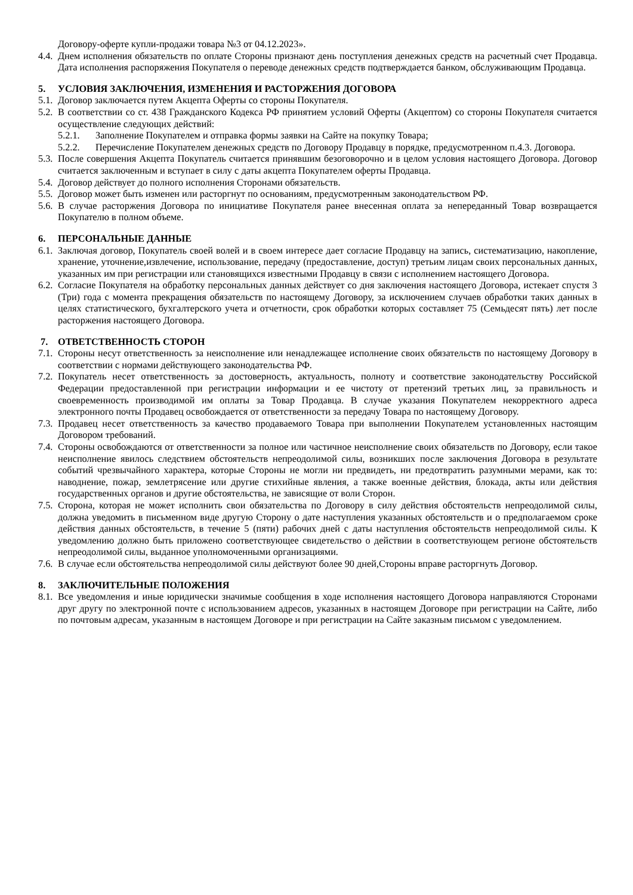Договору-оферте купли-продажи товара №3 от 04.12.2023».
4.4. Днем исполнения обязательств по оплате Стороны признают день поступления денежных средств на расчетный счет Продавца. Дата исполнения распоряжения Покупателя о переводе денежных средств подтверждается банком, обслуживающим Продавца.
5. УСЛОВИЯ ЗАКЛЮЧЕНИЯ, ИЗМЕНЕНИЯ И РАСТОРЖЕНИЯ ДОГОВОРА
5.1. Договор заключается путем Акцепта Оферты со стороны Покупателя.
5.2. В соответствии со ст. 438 Гражданского Кодекса РФ принятием условий Оферты (Акцептом) со стороны Покупателя считается осуществление следующих действий:
5.2.1. Заполнение Покупателем и отправка формы заявки на Сайте на покупку Товара;
5.2.2. Перечисление Покупателем денежных средств по Договору Продавцу в порядке, предусмотренном п.4.3. Договора.
5.3. После совершения Акцепта Покупатель считается принявшим безоговорочно и в целом условия настоящего Договора. Договор считается заключенным и вступает в силу с даты акцепта Покупателем оферты Продавца.
5.4. Договор действует до полного исполнения Сторонами обязательств.
5.5. Договор может быть изменен или расторгнут по основаниям, предусмотренным законодательством РФ.
5.6. В случае расторжения Договора по инициативе Покупателя ранее внесенная оплата за непереданный Товар возвращается Покупателю в полном объеме.
6. ПЕРСОНАЛЬНЫЕ ДАННЫЕ
6.1. Заключая договор, Покупатель своей волей и в своем интересе дает согласие Продавцу на запись, систематизацию, накопление, хранение, уточнение,извлечение, использование, передачу (предоставление, доступ) третьим лицам своих персональных данных, указанных им при регистрации или становящихся известными Продавцу в связи с исполнением настоящего Договора.
6.2. Согласие Покупателя на обработку персональных данных действует со дня заключения настоящего Договора, истекает спустя 3 (Три) года с момента прекращения обязательств по настоящему Договору, за исключением случаев обработки таких данных в целях статистического, бухгалтерского учета и отчетности, срок обработки которых составляет 75 (Семьдесят пять) лет после расторжения настоящего Договора.
7. ОТВЕТСТВЕННОСТЬ СТОРОН
7.1. Стороны несут ответственность за неисполнение или ненадлежащее исполнение своих обязательств по настоящему Договору в соответствии с нормами действующего законодательства РФ.
7.2. Покупатель несет ответственность за достоверность, актуальность, полноту и соответствие законодательству Российской Федерации предоставленной при регистрации информации и ее чистоту от претензий третьих лиц, за правильность и своевременность производимой им оплаты за Товар Продавца. В случае указания Покупателем некорректного адреса электронного почты Продавец освобождается от ответственности за передачу Товара по настоящему Договору.
7.3. Продавец несет ответственность за качество продаваемого Товара при выполнении Покупателем установленных настоящим Договором требований.
7.4. Стороны освобождаются от ответственности за полное или частичное неисполнение своих обязательств по Договору, если такое неисполнение явилось следствием обстоятельств непреодолимой силы, возникших после заключения Договора в результате событий чрезвычайного характера, которые Стороны не могли ни предвидеть, ни предотвратить разумными мерами, как то: наводнение, пожар, землетрясение или другие стихийные явления, а также военные действия, блокада, акты или действия государственных органов и другие обстоятельства, не зависящие от воли Сторон.
7.5. Сторона, которая не может исполнить свои обязательства по Договору в силу действия обстоятельств непреодолимой силы, должна уведомить в письменном виде другую Сторону о дате наступления указанных обстоятельств и о предполагаемом сроке действия данных обстоятельств, в течение 5 (пяти) рабочих дней с даты наступления обстоятельств непреодолимой силы. К уведомлению должно быть приложено соответствующее свидетельство о действии в соответствующем регионе обстоятельств непреодолимой силы, выданное уполномоченными организациями.
7.6. В случае если обстоятельства непреодолимой силы действуют более 90 дней,Стороны вправе расторгнуть Договор.
8. ЗАКЛЮЧИТЕЛЬНЫЕ ПОЛОЖЕНИЯ
8.1. Все уведомления и иные юридически значимые сообщения в ходе исполнения настоящего Договора направляются Сторонами друг другу по электронной почте с использованием адресов, указанных в настоящем Договоре при регистрации на Сайте, либо по почтовым адресам, указанным в настоящем Договоре и при регистрации на Сайте заказным письмом с уведомлением.